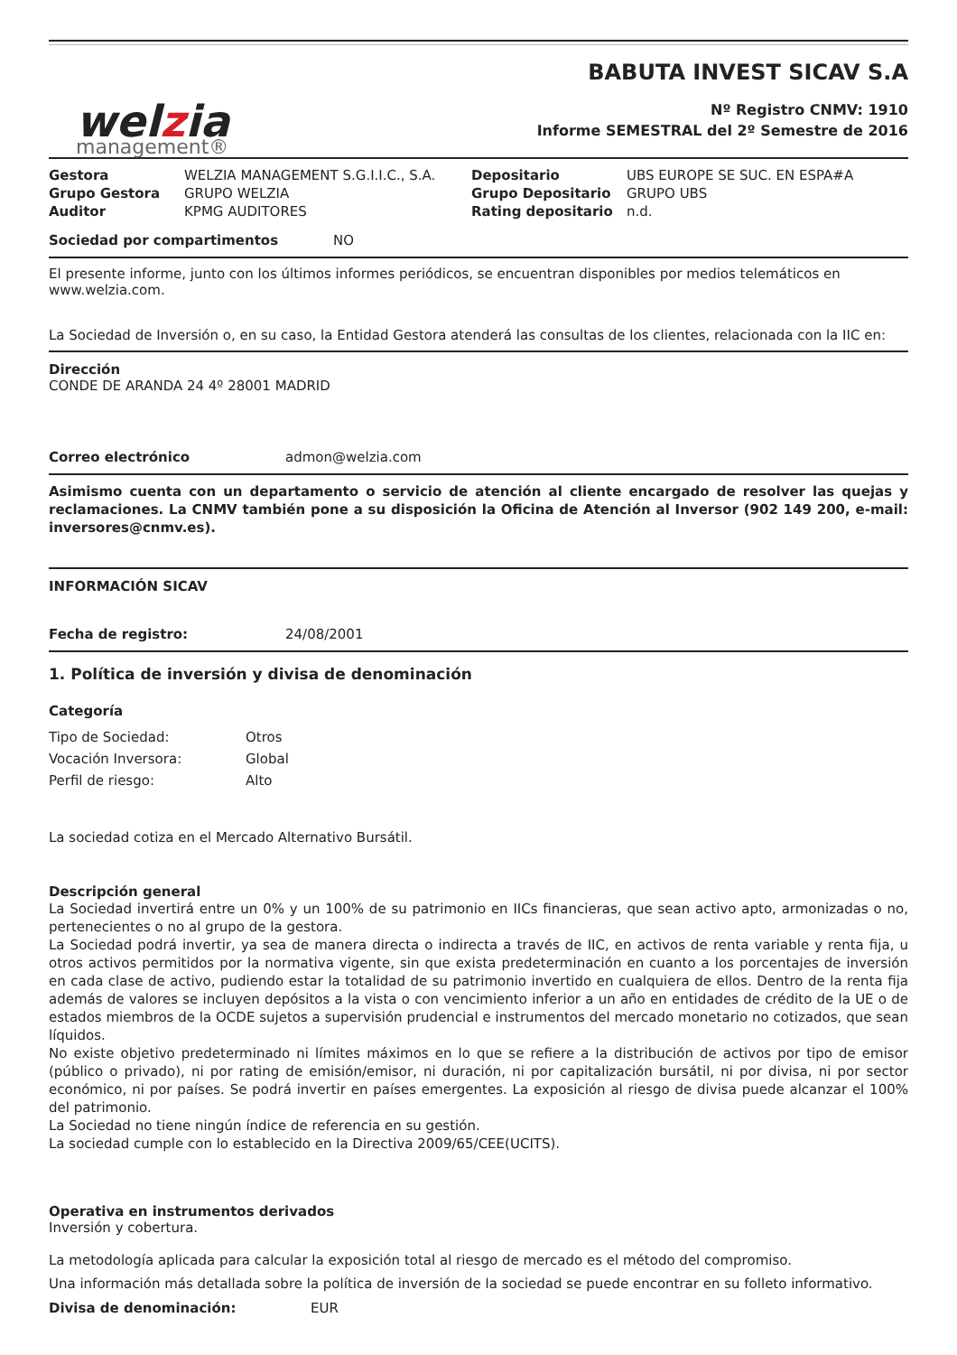welzia
management®
BABUTA INVEST SICAV S.A
Nº Registro CNMV: 1910
Informe SEMESTRAL del 2º Semestre de 2016
| Gestora | WELZIA MANAGEMENT S.G.I.I.C., S.A. | Depositario | UBS EUROPE SE SUC. EN ESPA#A |
| Grupo Gestora | GRUPO WELZIA | Grupo Depositario | GRUPO UBS |
| Auditor | KPMG AUDITORES | Rating depositario | n.d. |
| Sociedad por compartimentos | NO |
El presente informe, junto con los últimos informes periódicos, se encuentran disponibles por medios telemáticos en www.welzia.com.
La Sociedad de Inversión o, en su caso, la Entidad Gestora atenderá las consultas de los clientes, relacionada con la IIC en:
Dirección
CONDE DE ARANDA 24 4º 28001 MADRID
| Correo electrónico | admon@welzia.com |
Asimismo cuenta con un departamento o servicio de atención al cliente encargado de resolver las quejas y reclamaciones. La CNMV también pone a su disposición la Oficina de Atención al Inversor (902 149 200, e-mail: inversores@cnmv.es).
INFORMACIÓN SICAV
| Fecha de registro: | 24/08/2001 |
1. Política de inversión y divisa de denominación
Categoría
| Tipo de Sociedad: | Otros |
| Vocación Inversora: | Global |
| Perfil de riesgo: | Alto |
La sociedad cotiza en el Mercado Alternativo Bursátil.
Descripción general
La Sociedad invertirá entre un 0% y un 100% de su patrimonio en IICs financieras, que sean activo apto, armonizadas o no, pertenecientes o no al grupo de la gestora.
La Sociedad podrá invertir, ya sea de manera directa o indirecta a través de IIC, en activos de renta variable y renta fija, u otros activos permitidos por la normativa vigente, sin que exista predeterminación en cuanto a los porcentajes de inversión en cada clase de activo, pudiendo estar la totalidad de su patrimonio invertido en cualquiera de ellos. Dentro de la renta fija además de valores se incluyen depósitos a la vista o con vencimiento inferior a un año en entidades de crédito de la UE o de estados miembros de la OCDE sujetos a supervisión prudencial e instrumentos del mercado monetario no cotizados, que sean líquidos.
No existe objetivo predeterminado ni límites máximos en lo que se refiere a la distribución de activos por tipo de emisor (público o privado), ni por rating de emisión/emisor, ni duración, ni por capitalización bursátil, ni por divisa, ni por sector económico, ni por países. Se podrá invertir en países emergentes. La exposición al riesgo de divisa puede alcanzar el 100% del patrimonio.
La Sociedad no tiene ningún índice de referencia en su gestión.
La sociedad cumple con lo establecido en la Directiva 2009/65/CEE(UCITS).
Operativa en instrumentos derivados
Inversión y cobertura.
La metodología aplicada para calcular la exposición total al riesgo de mercado es el método del compromiso.
Una información más detallada sobre la política de inversión de la sociedad se puede encontrar en su folleto informativo.
| Divisa de denominación: | EUR |